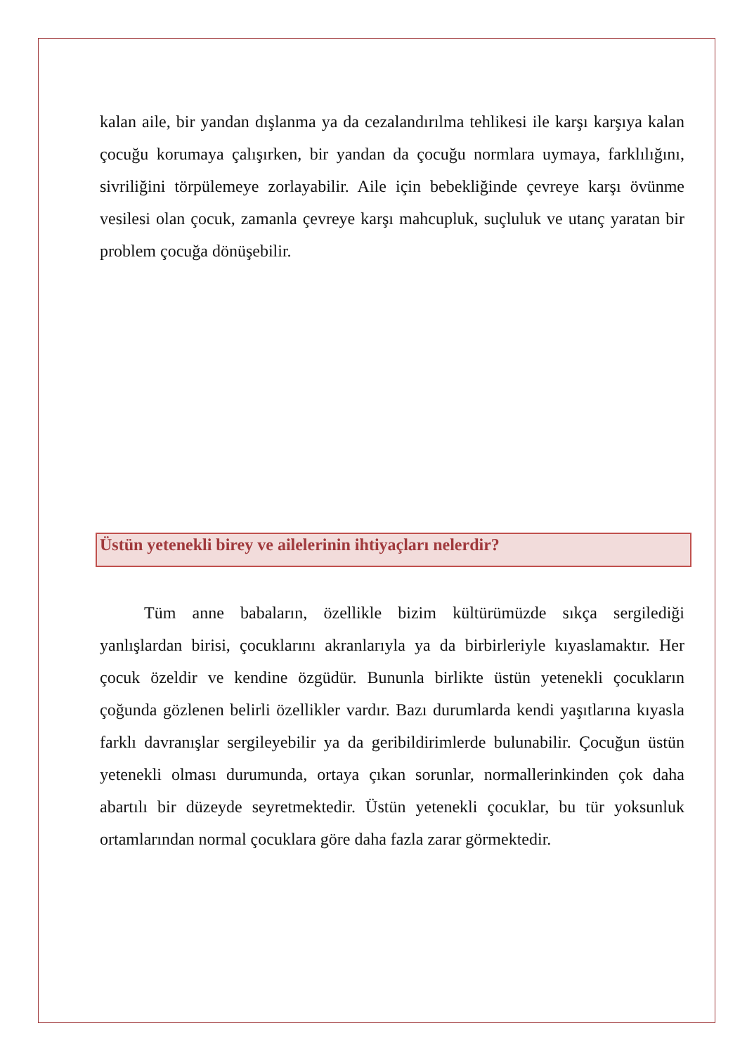kalan aile, bir yandan dışlanma ya da cezalandırılma tehlikesi ile karşı karşıya kalan çocuğu korumaya çalışırken, bir yandan da çocuğu normlara uymaya, farklılığını, sivriliğini törpülemeye zorlayabilir. Aile için bebekliğinde çevreye karşı övünme vesilesi olan çocuk, zamanla çevreye karşı mahcupluk, suçluluk ve utanç yaratan bir problem çocuğa dönüşebilir.
Üstün yetenekli birey ve ailelerinin ihtiyaçları nelerdir?
Tüm anne babaların, özellikle bizim kültürümüzde sıkça sergilediği yanlışlardan birisi, çocuklarını akranlarıyla ya da birbirleriyle kıyaslamaktır. Her çocuk özeldir ve kendine özgüdür. Bununla birlikte üstün yetenekli çocukların çoğunda gözlenen belirli özellikler vardır. Bazı durumlarda kendi yaşıtlarına kıyasla farklı davranışlar sergileyebilir ya da geribildirimlerde bulunabilir. Çocuğun üstün yetenekli olması durumunda, ortaya çıkan sorunlar, normallerinkinden çok daha abartılı bir düzeyde seyretmektedir. Üstün yetenekli çocuklar, bu tür yoksunluk ortamlarından normal çocuklara göre daha fazla zarar görmektedir.